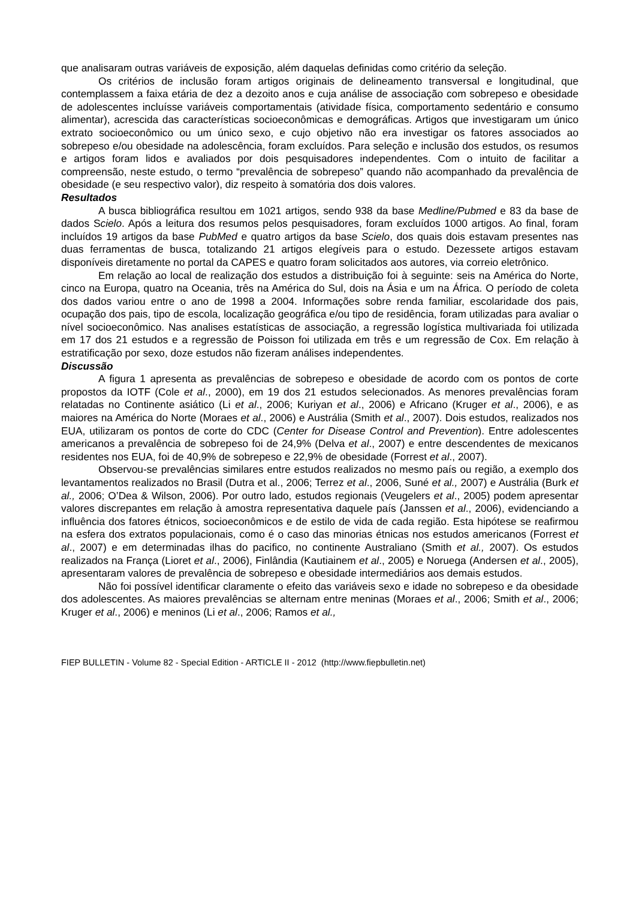que analisaram outras variáveis de exposição, além daquelas definidas como critério da seleção.
Os critérios de inclusão foram artigos originais de delineamento transversal e longitudinal, que contemplassem a faixa etária de dez a dezoito anos e cuja análise de associação com sobrepeso e obesidade de adolescentes incluísse variáveis comportamentais (atividade física, comportamento sedentário e consumo alimentar), acrescida das características socioeconômicas e demográficas. Artigos que investigaram um único extrato socioeconômico ou um único sexo, e cujo objetivo não era investigar os fatores associados ao sobrepeso e/ou obesidade na adolescência, foram excluídos. Para seleção e inclusão dos estudos, os resumos e artigos foram lidos e avaliados por dois pesquisadores independentes. Com o intuito de facilitar a compreensão, neste estudo, o termo “prevalência de sobrepeso” quando não acompanhado da prevalência de obesidade (e seu respectivo valor), diz respeito à somatória dos dois valores.
Resultados
A busca bibliográfica resultou em 1021 artigos, sendo 938 da base Medline/Pubmed e 83 da base de dados Scielo. Após a leitura dos resumos pelos pesquisadores, foram excluídos 1000 artigos. Ao final, foram incluídos 19 artigos da base PubMed e quatro artigos da base Scielo, dos quais dois estavam presentes nas duas ferramentas de busca, totalizando 21 artigos elegíveis para o estudo. Dezessete artigos estavam disponíveis diretamente no portal da CAPES e quatro foram solicitados aos autores, via correio eletrônico.
Em relação ao local de realização dos estudos a distribuição foi à seguinte: seis na América do Norte, cinco na Europa, quatro na Oceania, três na América do Sul, dois na Ásia e um na África. O período de coleta dos dados variou entre o ano de 1998 a 2004. Informações sobre renda familiar, escolaridade dos pais, ocupação dos pais, tipo de escola, localização geográfica e/ou tipo de residência, foram utilizadas para avaliar o nível socioeconômico. Nas analises estatísticas de associação, a regressão logística multivariada foi utilizada em 17 dos 21 estudos e a regressão de Poisson foi utilizada em três e um regressão de Cox. Em relação à estratificação por sexo, doze estudos não fizeram análises independentes.
Discussão
A figura 1 apresenta as prevalências de sobrepeso e obesidade de acordo com os pontos de corte propostos da IOTF (Cole et al., 2000), em 19 dos 21 estudos selecionados. As menores prevalências foram relatadas no Continente asiático (Li et al., 2006; Kuriyan et al., 2006) e Africano (Kruger et al., 2006), e as maiores na América do Norte (Moraes et al., 2006) e Austrália (Smith et al., 2007). Dois estudos, realizados nos EUA, utilizaram os pontos de corte do CDC (Center for Disease Control and Prevention). Entre adolescentes americanos a prevalência de sobrepeso foi de 24,9% (Delva et al., 2007) e entre descendentes de mexicanos residentes nos EUA, foi de 40,9% de sobrepeso e 22,9% de obesidade (Forrest et al., 2007).
Observou-se prevalências similares entre estudos realizados no mesmo país ou região, a exemplo dos levantamentos realizados no Brasil (Dutra et al., 2006; Terrez et al., 2006, Suné et al., 2007) e Austrália (Burk et al., 2006; O’Dea & Wilson, 2006). Por outro lado, estudos regionais (Veugelers et al., 2005) podem apresentar valores discrepantes em relação à amostra representativa daquele país (Janssen et al., 2006), evidenciando a influência dos fatores étnicos, socioeconômicos e de estilo de vida de cada região. Esta hipótese se reafirmou na esfera dos extratos populacionais, como é o caso das minorias étnicas nos estudos americanos (Forrest et al., 2007) e em determinadas ilhas do pacifico, no continente Australiano (Smith et al., 2007). Os estudos realizados na França (Lioret et al., 2006), Finlândia (Kautiainem et al., 2005) e Noruega (Andersen et al., 2005), apresentaram valores de prevalência de sobrepeso e obesidade intermediários aos demais estudos.
Não foi possível identificar claramente o efeito das variáveis sexo e idade no sobrepeso e da obesidade dos adolescentes. As maiores prevalências se alternam entre meninas (Moraes et al., 2006; Smith et al., 2006; Kruger et al., 2006) e meninos (Li et al., 2006; Ramos et al.,
FIEP BULLETIN - Volume 82 - Special Edition - ARTICLE II - 2012 (http://www.fiepbulletin.net)